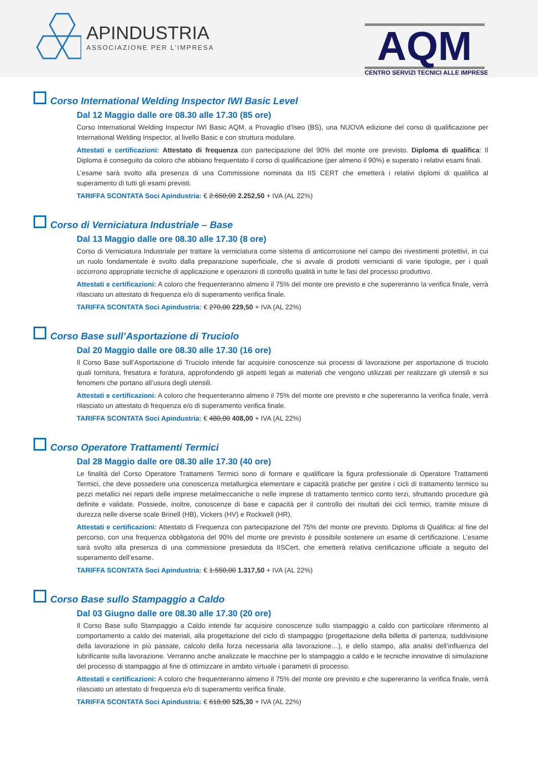APINDUSTRIA
ASSOCIAZIONE PER L’IMPRESA
AQM
CENTRO SERVIZI TECNICI ALLE IMPRESE
Corso International Welding Inspector IWI Basic Level
Dal 12 Maggio dalle ore 08.30 alle 17.30 (85 ore)
Corso International Welding Inspector IWI Basic AQM, a Provaglio d’Iseo (BS), una NUOVA edizione del corso di qualificazione per International Welding Inspector, al livello Basic e con struttura modulare.
Attestati e certificazioni: Attestato di frequenza con partecipazione del 90% del monte ore previsto. Diploma di qualifica: Il Diploma è conseguito da coloro che abbiano frequentato il corso di qualificazione (per almeno il 90%) e superato i relativi esami finali.
L’esame sarà svolto alla presenza di una Commissione nominata da IIS CERT che emetterà i relativi diplomi di qualifica al superamento di tutti gli esami previsti.
TARIFFA SCONTATA Soci Apindustria: € 2.650,00 2.252,50 + IVA (AL 22%)
Corso di Verniciatura Industriale – Base
Dal 13 Maggio dalle ore 08.30 alle 17.30 (8 ore)
Corso di Verniciatura Industriale per trattare la verniciatura come sistema di anticorrosione nel campo dei rivestimenti protettivi, in cui un ruolo fondamentale è svolto dalla preparazione superficiale, che si avvale di prodotti vernicianti di varie tipologie, per i quali occorrono appropriate tecniche di applicazione e operazioni di controllo qualità in tutte le fasi del processo produttivo.
Attestati e certificazioni: A coloro che frequenteranno almeno il 75% del monte ore previsto e che supereranno la verifica finale, verrà rilasciato un attestato di frequenza e/o di superamento verifica finale.
TARIFFA SCONTATA Soci Apindustria: € 270,00 229,50 + IVA (AL 22%)
Corso Base sull’Asportazione di Truciolo
Dal 20 Maggio dalle ore 08.30 alle 17.30 (16 ore)
Il Corso Base sull’Asportazione di Truciolo intende far acquisire conoscenze sui processi di lavorazione per asportazione di truciolo quali tornitura, fresatura e foratura, approfondendo gli aspetti legati ai materiali che vengono utilizzati per realizzare gli utensili e sui fenomeni che portano all’usura degli utensili.
Attestati e certificazioni: A coloro che frequenteranno almeno il 75% del monte ore previsto e che supereranno la verifica finale, verrà rilasciato un attestato di frequenza e/o di superamento verifica finale.
TARIFFA SCONTATA Soci Apindustria: € 480,00 408,00 + IVA (AL 22%)
Corso Operatore Trattamenti Termici
Dal 28 Maggio dalle ore 08.30 alle 17.30 (40 ore)
Le finalità del Corso Operatore Trattamenti Termici sono di formare e qualificare la figura professionale di Operatore Trattamenti Termici, che deve possedere una conoscenza metallurgica elementare e capacità pratiche per gestire i cicli di trattamento termico su pezzi metallici nei reparti delle imprese metalmeccaniche o nelle imprese di trattamento termico conto terzi, sfruttando procedure già definite e validate. Possiede, inoltre, conoscenze di base e capacità per il controllo dei risultati dei cicli termici, tramite misure di durezza nelle diverse scale Brinell (HB), Vickers (HV) e Rockwell (HR).
Attestati e certificazioni: Attestato di Frequenza con partecipazione del 75% del monte ore previsto. Diploma di Qualifica: al fine del percorso, con una frequenza obbligatoria del 90% del monte ore previsto è possibile sostenere un esame di certificazione. L’esame sarà svolto alla presenza di una commissione presieduta da IISCert, che emetterà relativa certificazione ufficiale a seguito del superamento dell’esame.
TARIFFA SCONTATA Soci Apindustria: € 1.550,00 1.317,50 + IVA (AL 22%)
Corso Base sullo Stampaggio a Caldo
Dal 03 Giugno dalle ore 08.30 alle 17.30 (20 ore)
Il Corso Base sullo Stampaggio a Caldo intende far acquisire conoscenze sullo stampaggio a caldo con particolare riferimento al comportamento a caldo dei materiali, alla progettazione del ciclo di stampaggio (progettazione della billetta di partenza, suddivisione della lavorazione in più passate, calcolo della forza necessaria alla lavorazione…), e dello stampo, alla analisi dell’influenza del lubrificante sulla lavorazione. Verranno anche analizzate le macchine per lo stampaggio a caldo e le tecniche innovative di simulazione del processo di stampaggio al fine di ottimizzare in ambito virtuale i parametri di processo.
Attestati e certificazioni: A coloro che frequenteranno almeno il 75% del monte ore previsto e che supereranno la verifica finale, verrà rilasciato un attestato di frequenza e/o di superamento verifica finale.
TARIFFA SCONTATA Soci Apindustria: € 618,00 525,30 + IVA (AL 22%)